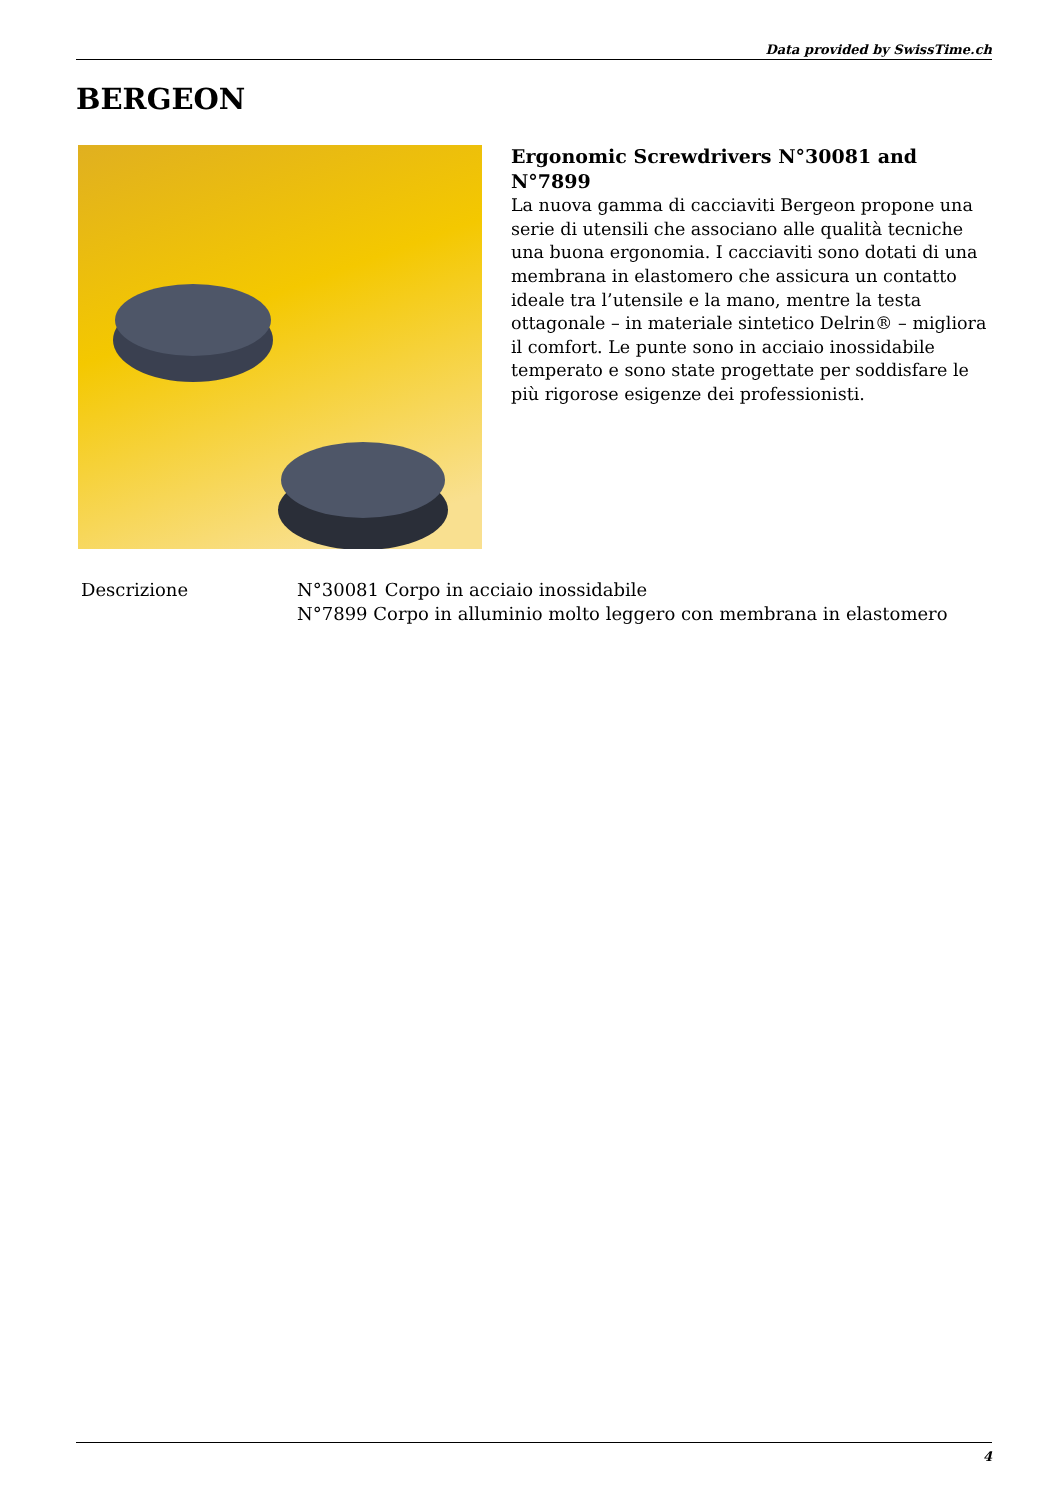Data provided by SwissTime.ch
BERGEON
Ergonomic Screwdrivers N°30081 and N°7899
La nuova gamma di cacciaviti Bergeon propone una serie di utensili che associano alle qualità tecniche una buona ergonomia. I cacciaviti sono dotati di una membrana in elastomero che assicura un contatto ideale tra l’utensile e la mano, mentre la testa ottagonale – in materiale sintetico Delrin® – migliora il comfort. Le punte sono in acciaio inossidabile temperato e sono state progettate per soddisfare le più rigorose esigenze dei professionisti.
| Descrizione | N°30081 Corpo in acciaio inossidabile N°7899 Corpo in alluminio molto leggero con membrana in elastomero |
4